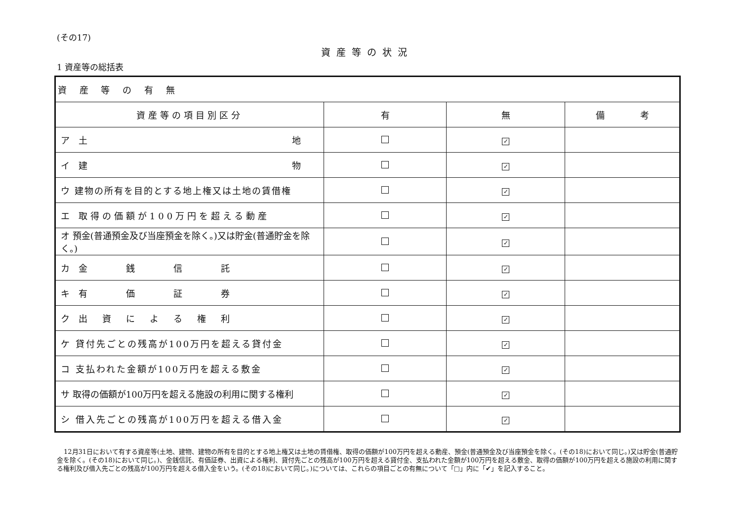(その17)
資産等の状況
1 資産等の総括表
| 資 産 等 の 有 無 | | | |
| 資産等の項目別区分 | 有 | 無 | 備 考 |
| ア 土 地 | | ✓ | |
| イ 建 物 | | ✓ | |
| ウ 建物の所有を目的とする地上権又は土地の賃借権 | | ✓ | |
| エ 取得の価額が100万円を超える動産 | | ✓ | |
| オ 預金(普通預金及び当座預金を除く。)又は貯金(普通貯金を除く。) | | ✓ | |
| カ 金 銭 信 託 | | ✓ | |
| キ 有 価 証 券 | | ✓ | |
| ク 出 資 に よ る 権 利 | | ✓ | |
| ケ 貸付先ごとの残高が100万円を超える貸付金 | | ✓ | |
| コ 支払われた金額が100万円を超える敷金 | | ✓ | |
| サ 取得の価額が100万円を超える施設の利用に関する権利 | | ✓ | |
| シ 借入先ごとの残高が100万円を超える借入金 | | ✓ | |
12月31日において有する資産等(土地、建物、建物の所有を目的とする地上権又は土地の賃借権、取得の価額が100万円を超える動産、預金(普通預金及び当座預金を除く。(その18)において同じ。)又は貯金(普通貯金を除く。(その18)において同じ。)、金銭信託、有価証券、出資による権利、貸付先ごとの残高が100万円を超える貸付金、支払われた金額が100万円を超える敷金、取得の価額が100万円を超える施設の利用に関する権利及び借入先ごとの残高が100万円を超える借入金をいう。(その18)において同じ。)については、これらの項目ごとの有無について「□」内に「✔」を記入すること。